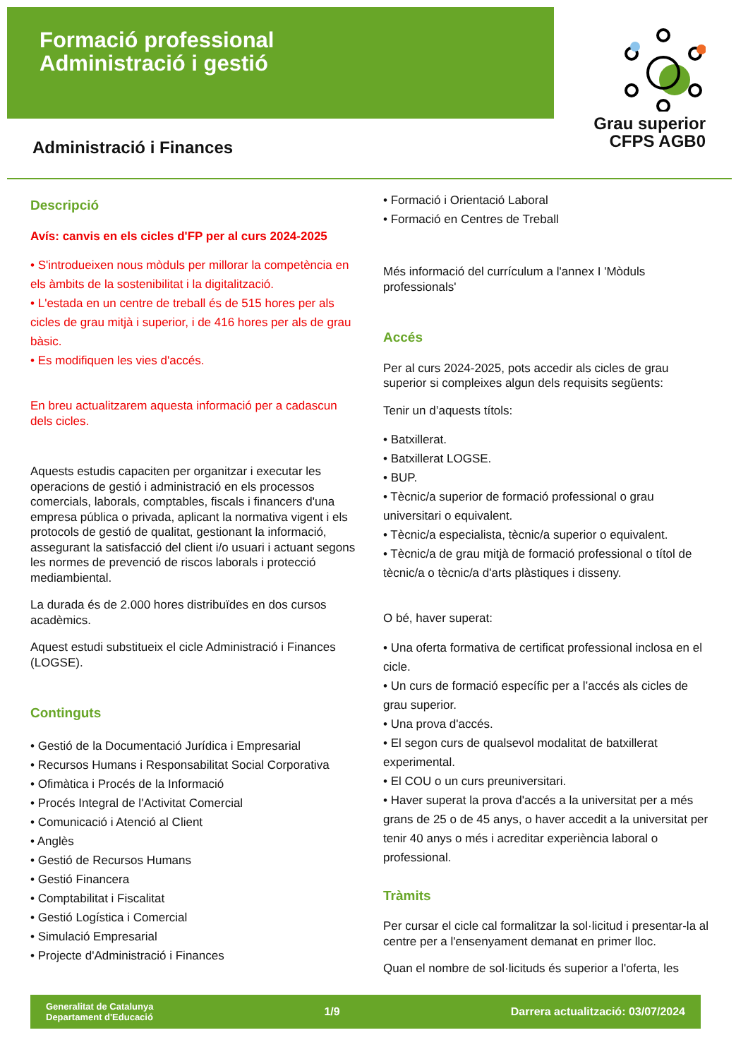Formació professional
Administració i gestió
Grau superior
CFPS AGB0
Administració i Finances
Descripció
Avís: canvis en els cicles d'FP per al curs 2024-2025
• S'introdueixen nous mòduls per millorar la competència en els àmbits de la sostenibilitat i la digitalització.
• L'estada en un centre de treball és de 515 hores per als cicles de grau mitjà i superior, i de 416 hores per als de grau bàsic.
• Es modifiquen les vies d'accés.
En breu actualitzarem aquesta informació per a cadascun dels cicles.
Aquests estudis capaciten per organitzar i executar les operacions de gestió i administració en els processos comercials, laborals, comptables, fiscals i financers d'una empresa pública o privada, aplicant la normativa vigent i els protocols de gestió de qualitat, gestionant la informació, assegurant la satisfacció del client i/o usuari i actuant segons les normes de prevenció de riscos laborals i protecció mediambiental.
La durada és de 2.000 hores distribuïdes en dos cursos acadèmics.
Aquest estudi substitueix el cicle Administració i Finances (LOGSE).
Continguts
• Gestió de la Documentació Jurídica i Empresarial
• Recursos Humans i Responsabilitat Social Corporativa
• Ofimàtica i Procés de la Informació
• Procés Integral de l'Activitat Comercial
• Comunicació i Atenció al Client
• Anglès
• Gestió de Recursos Humans
• Gestió Financera
• Comptabilitat i Fiscalitat
• Gestió Logística i Comercial
• Simulació Empresarial
• Projecte d'Administració i Finances
• Formació i Orientació Laboral
• Formació en Centres de Treball
Més informació del currículum a l'annex I 'Mòduls professionals'
Accés
Per al curs 2024-2025, pots accedir als cicles de grau superior si compleixes algun dels requisits següents:
Tenir un d’aquests títols:
• Batxillerat.
• Batxillerat LOGSE.
• BUP.
• Tècnic/a superior de formació professional o grau universitari o equivalent.
• Tècnic/a especialista, tècnic/a superior o equivalent.
• Tècnic/a de grau mitjà de formació professional o títol de tècnic/a o tècnic/a d'arts plàstiques i disseny.
O bé, haver superat:
• Una oferta formativa de certificat professional inclosa en el cicle.
• Un curs de formació específic per a l’accés als cicles de grau superior.
• Una prova d'accés.
• El segon curs de qualsevol modalitat de batxillerat experimental.
• El COU o un curs preuniversitari.
• Haver superat la prova d'accés a la universitat per a més grans de 25 o de 45 anys, o haver accedit a la universitat per tenir 40 anys o més i acreditar experiència laboral o professional.
Tràmits
Per cursar el cicle cal formalitzar la sol·licitud i presentar-la al centre per a l'ensenyament demanat en primer lloc.
Quan el nombre de sol·licituds és superior a l'oferta, les
Generalitat de Catalunya
Departament d'Educació 1/9 Darrera actualització: 03/07/2024